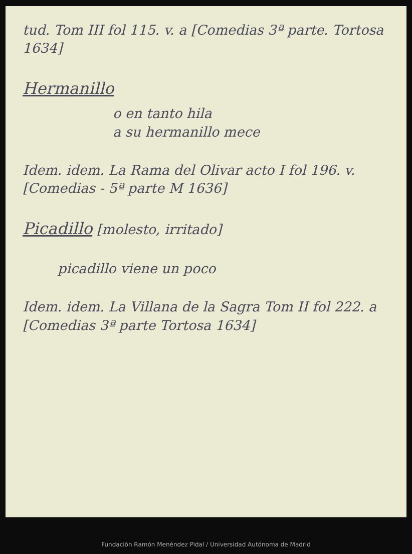tud. Tom III fol 115. v. a [Comedias 3ª parte. Tortosa 1634]
Hermanillo
o en tanto hila
a su hermanillo mece
Idem. idem. La Rama del Olivar acto I fol 196. v. [Comedias - 5ª parte M 1636]
Picadillo [molesto, irritado]
picadillo viene un poco
Idem. idem. La Villana de la Sagra Tom II fol 222. a [Comedias 3ª parte Tortosa 1634]
Fundación Ramón Menéndez Pidal / Universidad Autónoma de Madrid